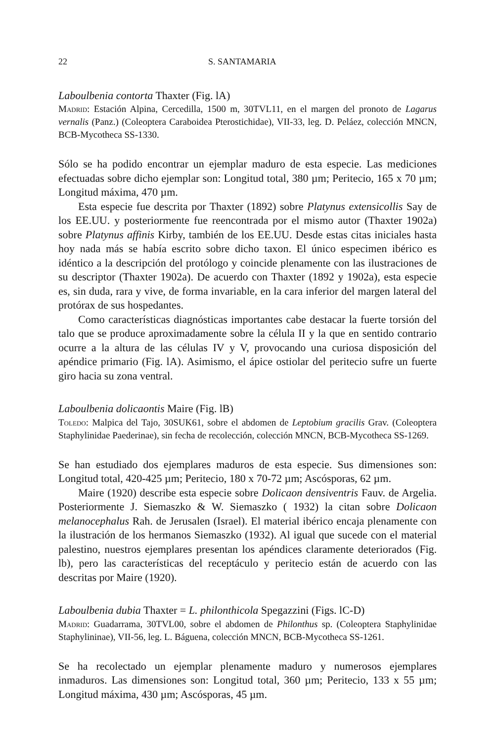22 S. SANTAMARIA
Laboulbenia contorta Thaxter (Fig. lA)
Madrid: Estación Alpina, Cercedilla, 1500 m, 30TVL11, en el margen del pronoto de Lagarus vernalis (Panz.) (Coleoptera Caraboidea Pterostichidae), VII-33, leg. D. Peláez, colección MNCN, BCB-Mycotheca SS-1330.
Sólo se ha podido encontrar un ejemplar maduro de esta especie. Las mediciones efectuadas sobre dicho ejemplar son: Longitud total, 380 µm; Peritecio, 165 x 70 µm; Longitud máxima, 470 µm.
Esta especie fue descrita por Thaxter (1892) sobre Platynus extensicollis Say de los EE.UU. y posteriormente fue reencontrada por el mismo autor (Thaxter 1902a) sobre Platynus affinis Kirby, también de los EE.UU. Desde estas citas iniciales hasta hoy nada más se había escrito sobre dicho taxon. El único especimen ibérico es idéntico a la descripción del protólogo y coincide plenamente con las ilustraciones de su descriptor (Thaxter 1902a). De acuerdo con Thaxter (1892 y 1902a), esta especie es, sin duda, rara y vive, de forma invariable, en la cara inferior del margen lateral del protórax de sus hospedantes.
Como características diagnósticas importantes cabe destacar la fuerte torsión del talo que se produce aproximadamente sobre la célula II y la que en sentido contrario ocurre a la altura de las células IV y V, provocando una curiosa disposición del apéndice primario (Fig. lA). Asimismo, el ápice ostiolar del peritecio sufre un fuerte giro hacia su zona ventral.
Laboulbenia dolicaontis Maire (Fig. lB)
Toledo: Malpica del Tajo, 30SUK61, sobre el abdomen de Leptobium gracilis Grav. (Coleoptera Staphylinidae Paederinae), sin fecha de recolección, colección MNCN, BCB-Mycotheca SS-1269.
Se han estudiado dos ejemplares maduros de esta especie. Sus dimensiones son: Longitud total, 420-425 µm; Peritecio, 180 x 70-72 µm; Ascósporas, 62 µm.
Maire (1920) describe esta especie sobre Dolicaon densiventris Fauv. de Argelia. Posteriormente J. Siemaszko & W. Siemaszko ( 1932) la citan sobre Dolicaon melanocephalus Rah. de Jerusalen (Israel). El material ibérico encaja plenamente con la ilustración de los hermanos Siemaszko (1932). Al igual que sucede con el material palestino, nuestros ejemplares presentan los apéndices claramente deteriorados (Fig. lb), pero las características del receptáculo y peritecio están de acuerdo con las descritas por Maire (1920).
Laboulbenia dubia Thaxter = L. philonthicola Spegazzini (Figs. lC-D)
Madrid: Guadarrama, 30TVL00, sobre el abdomen de Philonthus sp. (Coleoptera Staphylinidae Staphylininae), VII-56, leg. L. Báguena, colección MNCN, BCB-Mycotheca SS-1261.
Se ha recolectado un ejemplar plenamente maduro y numerosos ejemplares inmaduros. Las dimensiones son: Longitud total, 360 µm; Peritecio, 133 x 55 µm; Longitud máxima, 430 µm; Ascósporas, 45 µm.